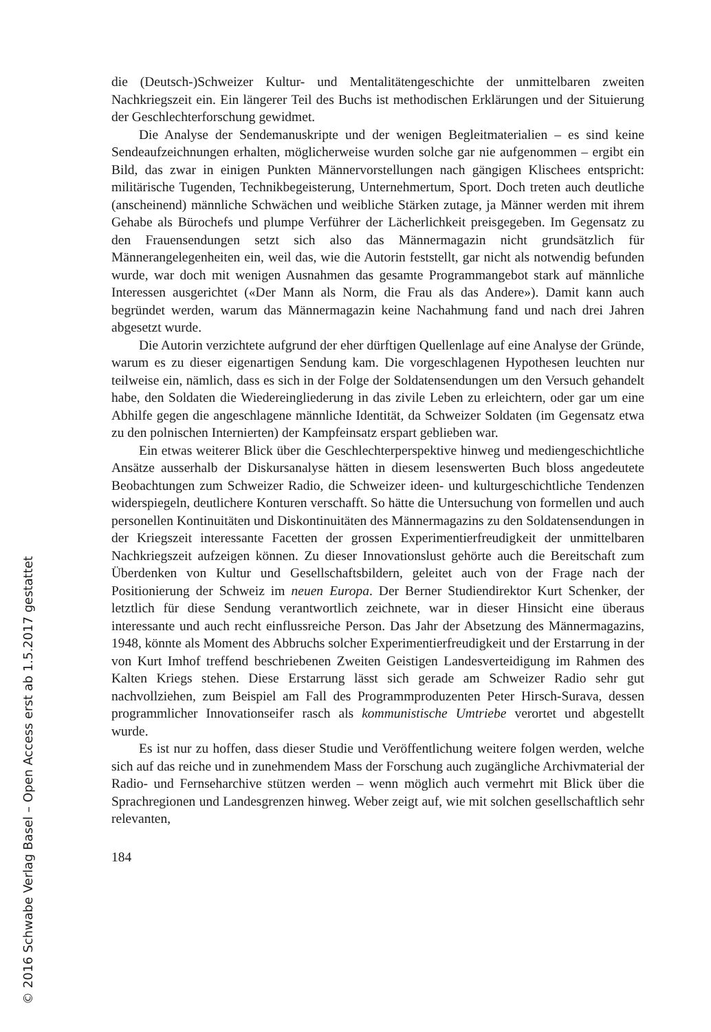die (Deutsch-)Schweizer Kultur- und Mentalitätengeschichte der unmittelbaren zweiten Nachkriegszeit ein. Ein längerer Teil des Buchs ist methodischen Erklärungen und der Situierung der Geschlechterforschung gewidmet.
Die Analyse der Sendemanuskripte und der wenigen Begleitmaterialien – es sind keine Sendeaufzeichnungen erhalten, möglicherweise wurden solche gar nie aufgenommen – ergibt ein Bild, das zwar in einigen Punkten Männervorstellungen nach gängigen Klischees entspricht: militärische Tugenden, Technikbegeisterung, Unternehmertum, Sport. Doch treten auch deutliche (anscheinend) männliche Schwächen und weibliche Stärken zutage, ja Männer werden mit ihrem Gehabe als Bürochefs und plumpe Verführer der Lächerlichkeit preisgegeben. Im Gegensatz zu den Frauensendungen setzt sich also das Männermagazin nicht grundsätzlich für Männerangelegenheiten ein, weil das, wie die Autorin feststellt, gar nicht als notwendig befunden wurde, war doch mit wenigen Ausnahmen das gesamte Programmangebot stark auf männliche Interessen ausgerichtet («Der Mann als Norm, die Frau als das Andere»). Damit kann auch begründet werden, warum das Männermagazin keine Nachahmung fand und nach drei Jahren abgesetzt wurde.
Die Autorin verzichtete aufgrund der eher dürftigen Quellenlage auf eine Analyse der Gründe, warum es zu dieser eigenartigen Sendung kam. Die vorgeschlagenen Hypothesen leuchten nur teilweise ein, nämlich, dass es sich in der Folge der Soldatensendungen um den Versuch gehandelt habe, den Soldaten die Wiedereingliederung in das zivile Leben zu erleichtern, oder gar um eine Abhilfe gegen die angeschlagene männliche Identität, da Schweizer Soldaten (im Gegensatz etwa zu den polnischen Internierten) der Kampfeinsatz erspart geblieben war.
Ein etwas weiterer Blick über die Geschlechterperspektive hinweg und mediengeschichtliche Ansätze ausserhalb der Diskursanalyse hätten in diesem lesenswerten Buch bloss angedeutete Beobachtungen zum Schweizer Radio, die Schweizer ideen- und kulturgeschichtliche Tendenzen widerspiegeln, deutlichere Konturen verschafft. So hätte die Untersuchung von formellen und auch personellen Kontinuitäten und Diskontinuitäten des Männermagazins zu den Soldatensendungen in der Kriegszeit interessante Facetten der grossen Experimentierfreudigkeit der unmittelbaren Nachkriegszeit aufzeigen können. Zu dieser Innovationslust gehörte auch die Bereitschaft zum Überdenken von Kultur und Gesellschaftsbildern, geleitet auch von der Frage nach der Positionierung der Schweiz im neuen Europa. Der Berner Studiendirektor Kurt Schenker, der letztlich für diese Sendung verantwortlich zeichnete, war in dieser Hinsicht eine überaus interessante und auch recht einflussreiche Person. Das Jahr der Absetzung des Männermagazins, 1948, könnte als Moment des Abbruchs solcher Experimentierfreudigkeit und der Erstarrung in der von Kurt Imhof treffend beschriebenen Zweiten Geistigen Landesverteidigung im Rahmen des Kalten Kriegs stehen. Diese Erstarrung lässt sich gerade am Schweizer Radio sehr gut nachvollziehen, zum Beispiel am Fall des Programmproduzenten Peter Hirsch-Surava, dessen programmlicher Innovationseifer rasch als kommunistische Umtriebe verortet und abgestellt wurde.
Es ist nur zu hoffen, dass dieser Studie und Veröffentlichung weitere folgen werden, welche sich auf das reiche und in zunehmendem Mass der Forschung auch zugängliche Archivmaterial der Radio- und Fernseharchive stützen werden – wenn möglich auch vermehrt mit Blick über die Sprachregionen und Landesgrenzen hinweg. Weber zeigt auf, wie mit solchen gesellschaftlich sehr relevanten,
184
© 2016 Schwabe Verlag Basel – Open Access erst ab 1.5.2017 gestattet